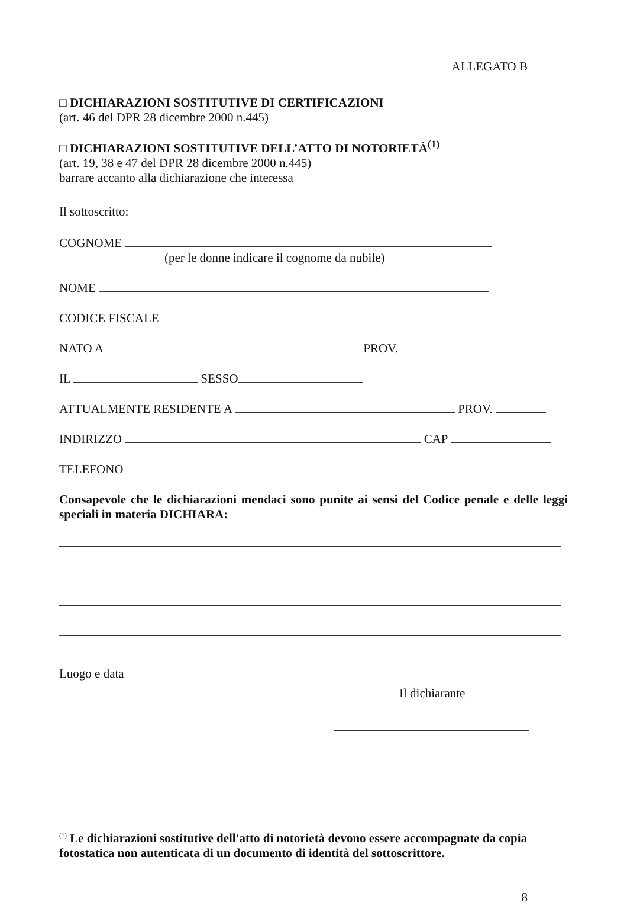ALLEGATO B
□ DICHIARAZIONI SOSTITUTIVE DI CERTIFICAZIONI
(art. 46 del DPR 28 dicembre 2000 n.445)
□ DICHIARAZIONI SOSTITUTIVE DELL’ATTO DI NOTORIETÀ<sup>(1)</sup>
(art. 19, 38 e 47 del DPR 28 dicembre 2000 n.445)
barrare accanto alla dichiarazione che interessa
Il sottoscritto:
COGNOME
(per le donne indicare il cognome da nubile)
NOME
CODICE FISCALE
NATO A PROV.
IL SESSO
ATTUALMENTE RESIDENTE A PROV.
INDIRIZZO CAP
TELEFONO
Consapevole che le dichiarazioni mendaci sono punite ai sensi del Codice penale e delle leggi speciali in materia DICHIARA:
Luogo e data
Il dichiarante
<sup>(1)</sup> Le dichiarazioni sostitutive dell'atto di notorietà devono essere accompagnate da copia fotostatica non autenticata di un documento di identità del sottoscrittore.
8